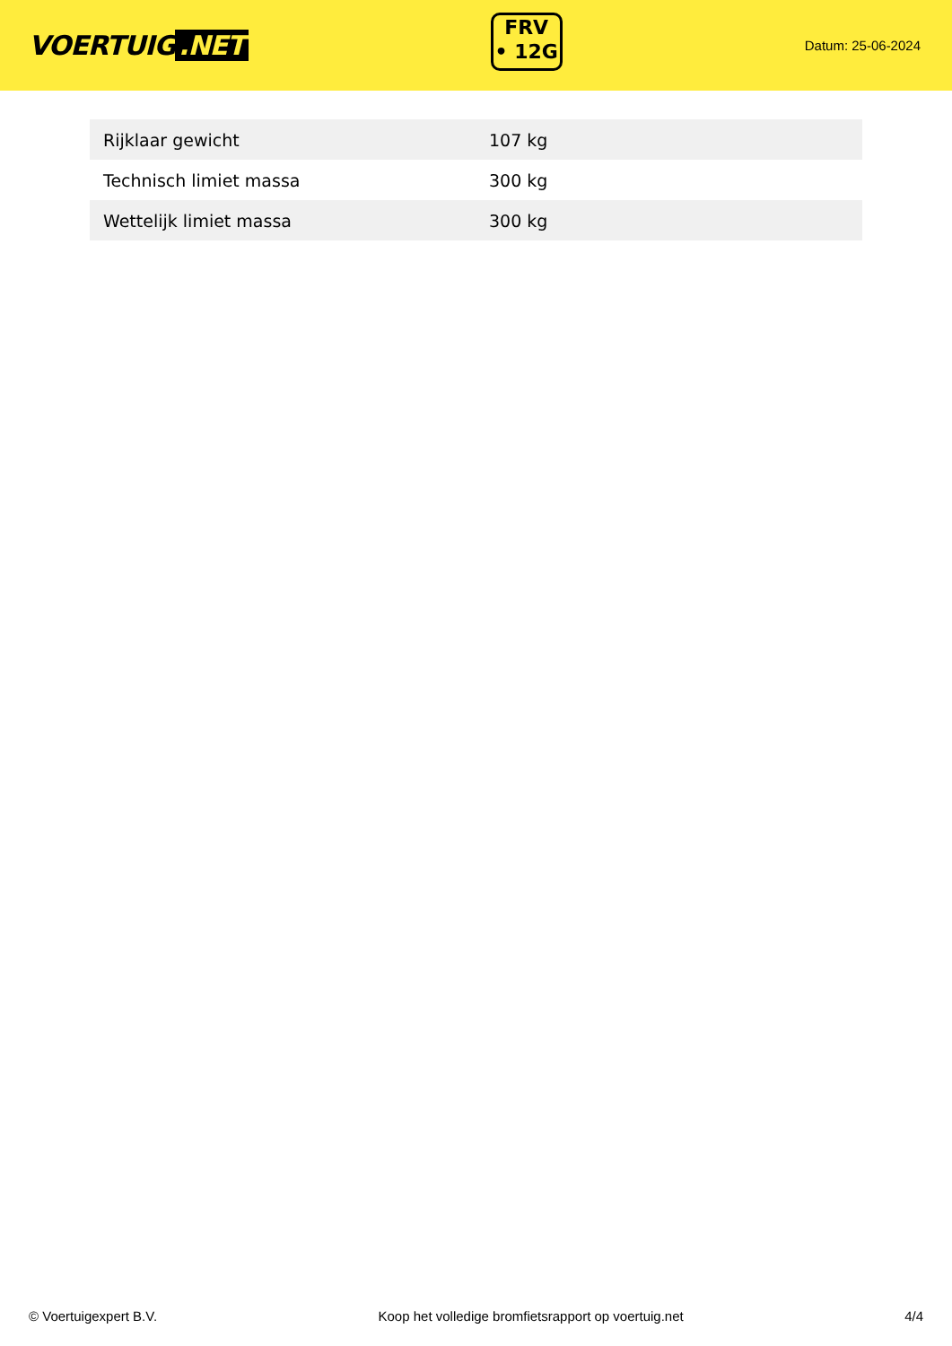VOERTUIG.NET
FRV
• 12G
Datum: 25-06-2024
| Rijklaar gewicht | 107 kg |
| Technisch limiet massa | 300 kg |
| Wettelijk limiet massa | 300 kg |
© Voertuigexpert B.V. Koop het volledige bromfietsrapport op voertuig.net 4/4